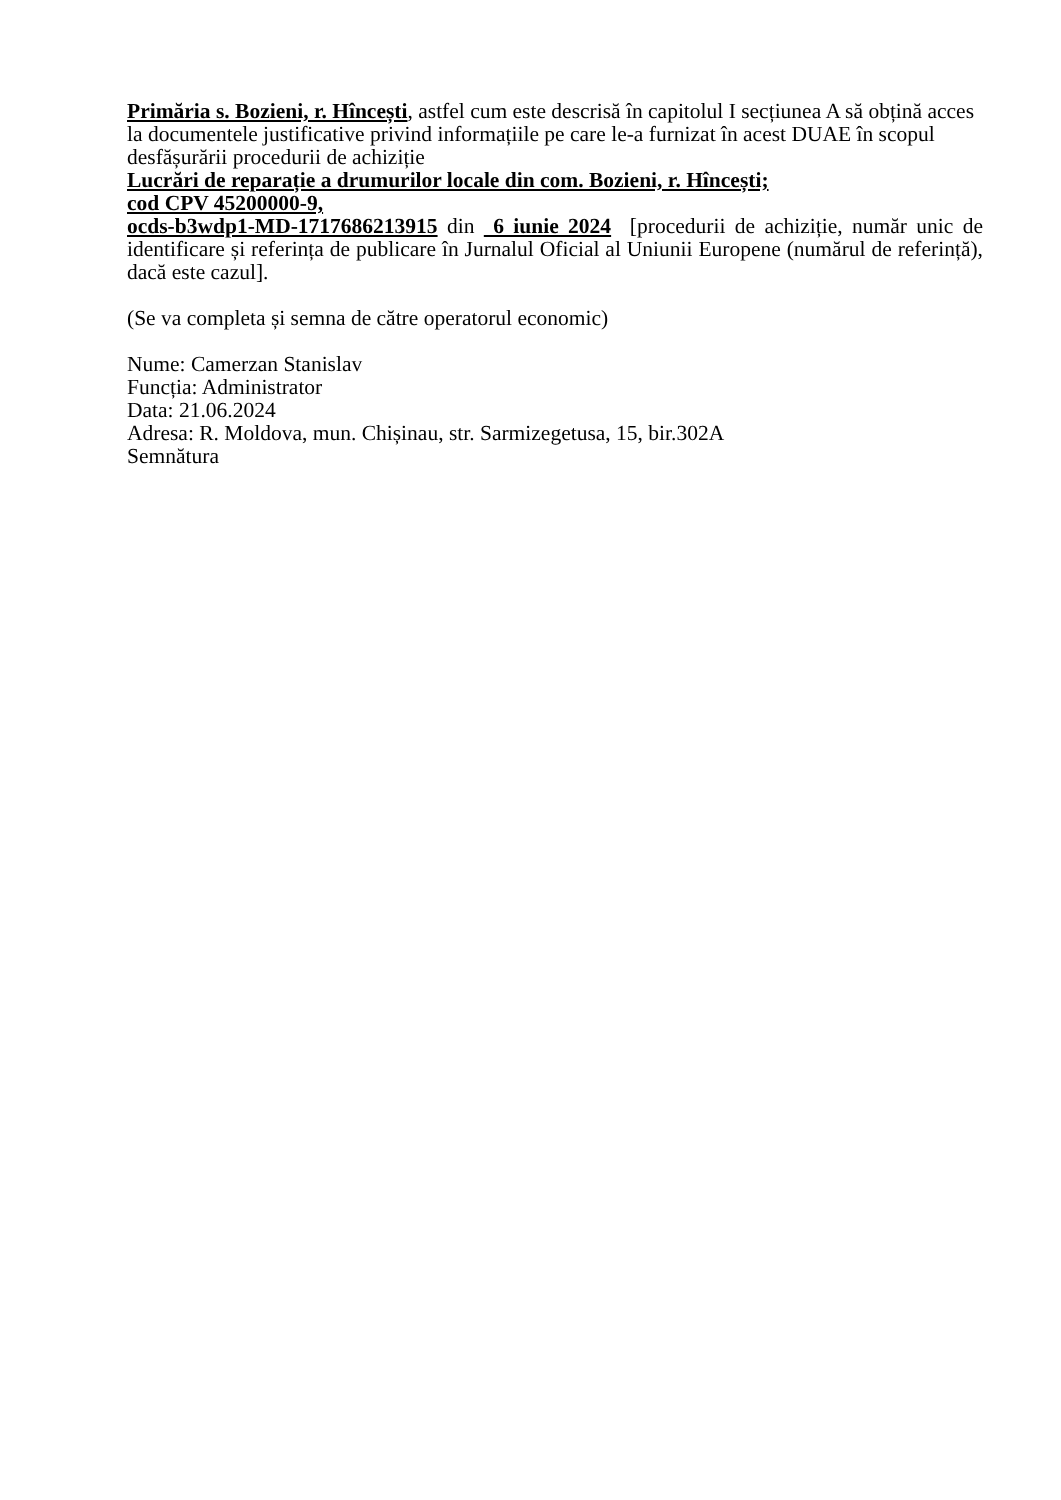Primăria s. Bozieni, r. Hîncești, astfel cum este descrisă în capitolul I secțiunea A să obțină acces la documentele justificative privind informațiile pe care le-a furnizat în acest DUAE în scopul desfășurării procedurii de achiziție
Lucrări de reparație a drumurilor locale din com. Bozieni, r. Hîncești;
cod CPV 45200000-9,
ocds-b3wdp1-MD-1717686213915 din 6 iunie 2024 [procedurii de achiziție, număr unic de identificare și referința de publicare în Jurnalul Oficial al Uniunii Europene (numărul de referință), dacă este cazul].
(Se va completa și semna de către operatorul economic)
Nume: Camerzan Stanislav
Funcția: Administrator
Data: 21.06.2024
Adresa: R. Moldova, mun. Chișinau, str. Sarmizegetusa, 15, bir.302A
Semnătura